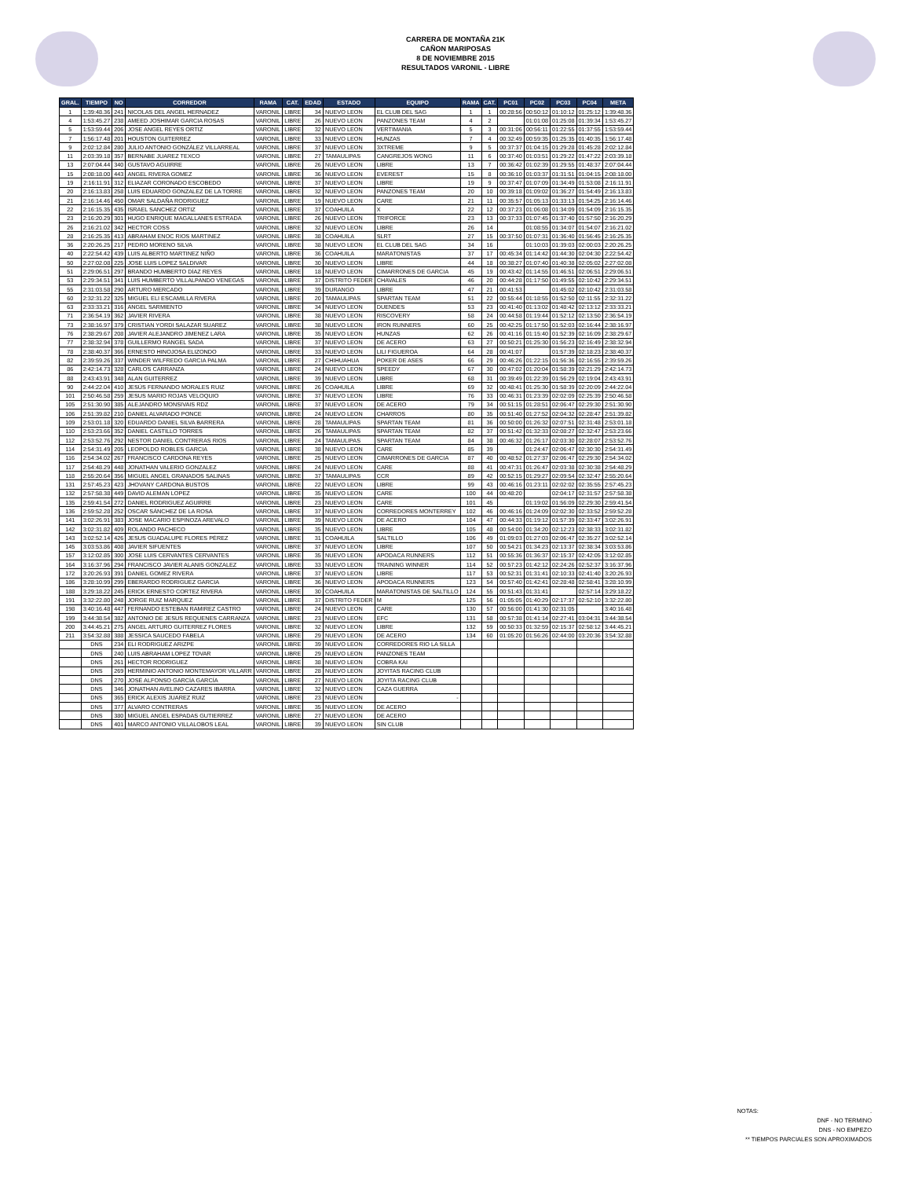CARRERA DE MONTAÑA 21K
CAÑON MARIPOSAS
8 DE NOVIEMBRE 2015
RESULTADOS VARONIL - LIBRE
| GRAL. | TIEMPO | NO | CORREDOR | RAMA | CAT. | EDAD | ESTADO | EQUIPO | RAMA | CAT. | PC01 | PC02 | PC03 | PC04 | META |
| --- | --- | --- | --- | --- | --- | --- | --- | --- | --- | --- | --- | --- | --- | --- | --- |
| 1 | 1:39:48.36 | 241 | NICOLAS DEL ANGEL HERNADEZ | VARONIL | LIBRE | 34 | NUEVO LEON | EL CLUB DEL SAG | 1 | 1 | 00:28:56 | 00:50:12 | 01:10:12 | 01:25:12 | 1:39:48.36 |
| 4 | 1:53:45.27 | 238 | AMEED JOSHIMAR GARCIA ROSAS | VARONIL | LIBRE | 26 | NUEVO LEON | PANZONES TEAM | 4 | 2 | | 01:01:08 | 01:25:08 | 01:39:34 | 1:53:45.27 |
| 5 | 1:53:59.44 | 206 | JOSE ANGEL REYES ORTIZ | VARONIL | LIBRE | 32 | NUEVO LEON | VERTIMANIA | 5 | 3 | 00:31:06 | 00:56:11 | 01:22:55 | 01:37:55 | 1:53:59.44 |
| 7 | 1:56:17.48 | 201 | HOUSTON GUITERREZ | VARONIL | LIBRE | 33 | NUEVO LEON | HUNZAS | 7 | 4 | 00:32:49 | 00:59:35 | 01:25:35 | 01:40:35 | 1:56:17.48 |
| 9 | 2:02:12.84 | 280 | JULIO ANTONIO GONZÁLEZ VILLARREAL | VARONIL | LIBRE | 37 | NUEVO LEON | 3XTREME | 9 | 5 | 00:37:37 | 01:04:15 | 01:29:28 | 01:45:28 | 2:02:12.84 |
| 11 | 2:03:39.18 | 357 | BERNABE JUAREZ TEXCO | VARONIL | LIBRE | 27 | TAMAULIPAS | CANGREJOS WONG | 11 | 6 | 00:37:40 | 01:03:51 | 01:29:22 | 01:47:22 | 2:03:39.18 |
| 13 | 2:07:04.44 | 340 | GUSTAVO AGUIRRE | VARONIL | LIBRE | 26 | NUEVO LEON | LIBRE | 13 | 7 | 00:36:42 | 01:02:39 | 01:29:55 | 01:48:37 | 2:07:04.44 |
| 15 | 2:08:18.00 | 443 | ANGEL RIVERA GOMEZ | VARONIL | LIBRE | 36 | NUEVO LEON | EVEREST | 15 | 8 | 00:36:10 | 01:03:37 | 01:31:51 | 01:04:15 | 2:08:18.00 |
| 19 | 2:16:11.91 | 312 | ELIAZAR CORONADO ESCOBEDO | VARONIL | LIBRE | 37 | NUEVO LEON | LIBRE | 19 | 9 | 00:37:47 | 01:07:09 | 01:34:49 | 01:53:08 | 2:16:11.91 |
| 20 | 2:16:13.83 | 258 | LUIS EDUARDO GONZALEZ DE LA TORRE | VARONIL | LIBRE | 32 | NUEVO LEON | PANZONES TEAM | 20 | 10 | 00:39:18 | 01:09:02 | 01:36:27 | 01:54:49 | 2:16:13.83 |
| 21 | 2:16:14.46 | 450 | OMAR SALDAÑA RODRIGUEZ | VARONIL | LIBRE | 19 | NUEVO LEON | CARE | 21 | 11 | 00:35:57 | 01:05:13 | 01:33:13 | 01:54:25 | 2:16:14.46 |
| 22 | 2:16:15.35 | 435 | ISRAEL SANCHEZ ORTIZ | VARONIL | LIBRE | 37 | COAHUILA | X | 22 | 12 | 00:37:23 | 01:06:08 | 01:34:09 | 01:54:09 | 2:16:15.35 |
| 23 | 2:16:20.29 | 301 | HUGO ENRIQUE MAGALLANES ESTRADA | VARONIL | LIBRE | 26 | NUEVO LEON | TRIFORCE | 23 | 13 | 00:37:33 | 01:07:45 | 01:37:40 | 01:57:50 | 2:16:20.29 |
| 26 | 2:16:21.02 | 342 | HECTOR COSS | VARONIL | LIBRE | 32 | NUEVO LEON | LIBRE | 26 | 14 | | 01:08:55 | 01:34:07 | 01:54:07 | 2:16:21.02 |
| 28 | 2:16:25.35 | 413 | ABRAHAM ENOC RIOS MARTINEZ | VARONIL | LIBRE | 38 | COAHUILA | SLRT | 27 | 15 | 00:37:50 | 01:07:31 | 01:36:40 | 01:56:45 | 2:16:25.35 |
| 36 | 2:20:26.25 | 217 | PEDRO MORENO SILVA | VARONIL | LIBRE | 38 | NUEVO LEON | EL CLUB DEL SAG | 34 | 16 | | 01:10:03 | 01:39:03 | 02:00:03 | 2:20:26.25 |
| 40 | 2:22:54.42 | 439 | LUIS ALBERTO MARTINEZ NIÑO | VARONIL | LIBRE | 36 | COAHUILA | MARATONISTAS | 37 | 17 | 00:45:34 | 01:14:42 | 01:44:30 | 02:04:30 | 2:22:54.42 |
| 50 | 2:27:02.08 | 225 | JOSE LUIS LOPEZ SALDIVAR | VARONIL | LIBRE | 30 | NUEVO LEON | LIBRE | 44 | 18 | 00:38:27 | 01:07:40 | 01:40:38 | 02:05:02 | 2:27:02.08 |
| 51 | 2:29:06.51 | 297 | BRANDO HUMBERTO DÍAZ REYES | VARONIL | LIBRE | 18 | NUEVO LEON | CIMARRONES DE GARCIA | 45 | 19 | 00:43:42 | 01:14:55 | 01:46:51 | 02:06:51 | 2:29:06.51 |
| 53 | 2:29:34.51 | 341 | LUIS HUMBERTO VILLALPANDO VENEGAS | VARONIL | LIBRE | 37 | DISTRITO FEDER | CHAVALES | 46 | 20 | 00:44:28 | 01:17:50 | 01:49:55 | 02:10:42 | 2:29:34.51 |
| 55 | 2:31:03.58 | 290 | ARTURO MERCADO | VARONIL | LIBRE | 39 | DURANGO | LIBRE | 47 | 21 | 00:41:53 | | 01:45:02 | 02:10:42 | 2:31:03.58 |
| 60 | 2:32:31.22 | 325 | MIGUEL ELI ESCAMILLA RIVERA | VARONIL | LIBRE | 20 | TAMAULIPAS | SPARTAN TEAM | 51 | 22 | 00:55:44 | 01:18:55 | 01:52:50 | 02:11:55 | 2:32:31.22 |
| 63 | 2:33:33.21 | 316 | ANGEL SARMIENTO | VARONIL | LIBRE | 34 | NUEVO LEON | DUENDES | 53 | 23 | 00:41:40 | 01:13:02 | 01:48:42 | 02:13:12 | 2:33:33.21 |
| 71 | 2:36:54.19 | 362 | JAVIER RIVERA | VARONIL | LIBRE | 38 | NUEVO LEON | RISCOVERY | 58 | 24 | 00:44:58 | 01:19:44 | 01:52:12 | 02:13:50 | 2:36:54.19 |
| 73 | 2:38:16.97 | 379 | CRISTIAN YORDI SALAZAR SUAREZ | VARONIL | LIBRE | 38 | NUEVO LEON | IRON RUNNERS | 60 | 25 | 00:42:25 | 01:17:50 | 01:52:03 | 02:16:44 | 2:38:16.97 |
| 76 | 2:38:29.67 | 208 | JAVIER ALEJANDRO JIMENEZ LARA | VARONIL | LIBRE | 35 | NUEVO LEON | HUNZAS | 62 | 26 | 00:41:16 | 01:15:40 | 01:52:39 | 02:16:09 | 2:38:29.67 |
| 77 | 2:38:32.94 | 378 | GUILLERMO RANGEL SADA | VARONIL | LIBRE | 37 | NUEVO LEON | DE ACERO | 63 | 27 | 00:50:21 | 01:25:30 | 01:56:23 | 02:16:49 | 2:38:32.94 |
| 78 | 2:38:40.37 | 366 | ERNESTO HINOJOSA ELIZONDO | VARONIL | LIBRE | 33 | NUEVO LEON | LILI FIGUEROA | 64 | 28 | 00:41:07 | | 01:57:39 | 02:18:23 | 2:38:40.37 |
| 82 | 2:39:59.26 | 337 | WINDER WILFREDO GARCIA PALMA | VARONIL | LIBRE | 27 | CHIHUAHUA | POKER DE ASES | 66 | 29 | 00:46:26 | 01:22:15 | 01:56:36 | 02:16:55 | 2:39:59.26 |
| 86 | 2:42:14.73 | 328 | CARLOS CARRANZA | VARONIL | LIBRE | 24 | NUEVO LEON | SPEEDY | 67 | 30 | 00:47:02 | 01:20:04 | 01:58:39 | 02:21:29 | 2:42:14.73 |
| 88 | 2:43:43.91 | 348 | ALAN GUITERREZ | VARONIL | LIBRE | 39 | NUEVO LEON | LIBRE | 68 | 31 | 00:39:49 | 01:22:39 | 01:56:29 | 02:19:04 | 2:43:43.91 |
| 90 | 2:44:22.04 | 410 | JESÚS FERNANDO MORALES RUIZ | VARONIL | LIBRE | 26 | COAHUILA | LIBRE | 69 | 32 | 00:48:41 | 01:25:30 | 01:58:39 | 02:20:09 | 2:44:22.04 |
| 101 | 2:50:46.58 | 259 | JESUS MARIO ROJAS VELOQUIO | VARONIL | LIBRE | 37 | NUEVO LEON | LIBRE | 76 | 33 | 00:46:31 | 01:23:39 | 02:02:09 | 02:25:39 | 2:50:46.58 |
| 105 | 2:51:30.90 | 385 | ALEJANDRO MONSIVAIS RDZ | VARONIL | LIBRE | 37 | NUEVO LEON | DE ACERO | 79 | 34 | 00:51:15 | 01:28:51 | 02:06:47 | 02:29:30 | 2:51:30.90 |
| 106 | 2:51:39.82 | 210 | DANIEL ALVARADO PONCE | VARONIL | LIBRE | 24 | NUEVO LEON | CHARROS | 80 | 35 | 00:51:40 | 01:27:52 | 02:04:32 | 02:28:47 | 2:51:39.82 |
| 109 | 2:53:01.18 | 320 | EDUARDO DANIEL SILVA BARRERA | VARONIL | LIBRE | 28 | TAMAULIPAS | SPARTAN TEAM | 81 | 36 | 00:50:00 | 01:26:32 | 02:07:51 | 02:31:48 | 2:53:01.18 |
| 110 | 2:53:23.66 | 352 | DANIEL CASTILLO TORRES | VARONIL | LIBRE | 26 | TAMAULIPAS | SPARTAN TEAM | 82 | 37 | 00:51:42 | 01:32:33 | 02:08:27 | 02:32:47 | 2:53:23.66 |
| 112 | 2:53:52.76 | 292 | NESTOR DANIEL CONTRERAS RIOS | VARONIL | LIBRE | 24 | TAMAULIPAS | SPARTAN TEAM | 84 | 38 | 00:46:32 | 01:26:17 | 02:03:30 | 02:28:07 | 2:53:52.76 |
| 114 | 2:54:31.49 | 205 | LEOPOLDO ROBLES GARCIA | VARONIL | LIBRE | 38 | NUEVO LEON | CARE | 85 | 39 | | 01:24:47 | 02:06:47 | 02:30:30 | 2:54:31.49 |
| 116 | 2:54:34.02 | 267 | FRANCISCO CARDONA REYES | VARONIL | LIBRE | 25 | NUEVO LEON | CIMARRONES DE GARCIA | 87 | 40 | 00:48:52 | 01:27:37 | 02:06:47 | 02:29:30 | 2:54:34.02 |
| 117 | 2:54:48.29 | 448 | JONATHAN VALERIO GONZALEZ | VARONIL | LIBRE | 24 | NUEVO LEON | CARE | 88 | 41 | 00:47:31 | 01:26:47 | 02:03:38 | 02:30:38 | 2:54:48.29 |
| 118 | 2:55:20.64 | 356 | MIGUEL ANGEL GRANADOS SALINAS | VARONIL | LIBRE | 37 | TAMAULIPAS | CCR | 89 | 42 | 00:52:15 | 01:29:27 | 02:09:54 | 02:32:47 | 2:55:20.64 |
| 131 | 2:57:45.23 | 423 | JHOVANY CARDONA BUSTOS | VARONIL | LIBRE | 22 | NUEVO LEON | LIBRE | 99 | 43 | 00:46:16 | 01:23:11 | 02:02:02 | 02:35:55 | 2:57:45.23 |
| 132 | 2:57:58.38 | 449 | DAVID ALEMAN LOPEZ | VARONIL | LIBRE | 35 | NUEVO LEON | CARE | 100 | 44 | 00:48:20 | | 02:04:17 | 02:31:57 | 2:57:58.38 |
| 135 | 2:59:41.54 | 272 | DANIEL RODRIGUEZ AGUIRRE | VARONIL | LIBRE | 23 | NUEVO LEON | CARE | 101 | 45 | | 01:19:02 | 01:56:09 | 02:29:30 | 2:59:41.54 |
| 136 | 2:59:52.28 | 252 | OSCAR SÁNCHEZ DE LA ROSA | VARONIL | LIBRE | 37 | NUEVO LEON | CORREDORES MONTERREY | 102 | 46 | 00:46:16 | 01:24:09 | 02:02:30 | 02:33:52 | 2:59:52.28 |
| 141 | 3:02:26.91 | 383 | JOSE MACARIO ESPINOZA AREVALO | VARONIL | LIBRE | 39 | NUEVO LEON | DE ACERO | 104 | 47 | 00:44:33 | 01:19:12 | 01:57:39 | 02:33:47 | 3:02:26.91 |
| 142 | 3:02:31.82 | 409 | ROLANDO PACHECO | VARONIL | LIBRE | 35 | NUEVO LEON | LIBRE | 105 | 48 | 00:54:00 | 01:34:20 | 02:12:23 | 02:38:33 | 3:02:31.82 |
| 143 | 3:02:52.14 | 426 | JESUS GUADALUPE FLORES PÉREZ | VARONIL | LIBRE | 31 | COAHUILA | SALTILLO | 106 | 49 | 01:09:03 | 01:27:03 | 02:06:47 | 02:35:27 | 3:02:52.14 |
| 145 | 3:03:53.86 | 408 | JAVIER SIFUENTES | VARONIL | LIBRE | 37 | NUEVO LEON | LIBRE | 107 | 50 | 00:54:21 | 01:34:23 | 02:13:37 | 02:38:34 | 3:03:53.86 |
| 157 | 3:12:02.85 | 300 | JOSE LUIS CERVANTES CERVANTES | VARONIL | LIBRE | 35 | NUEVO LEON | APODACA RUNNERS | 112 | 51 | 00:55:36 | 01:36:37 | 02:15:37 | 02:42:05 | 3:12:02.85 |
| 164 | 3:16:37.96 | 294 | FRANCISCO JAVIER ALANIS GONZALEZ | VARONIL | LIBRE | 33 | NUEVO LEON | TRAINING WINNER | 114 | 52 | 00:57:23 | 01:42:12 | 02:24:26 | 02:52:37 | 3:16:37.96 |
| 172 | 3:20:26.93 | 391 | DANIEL GOMEZ RIVERA | VARONIL | LIBRE | 37 | NUEVO LEON | LIBRE | 117 | 53 | 00:52:31 | 01:31:41 | 02:10:33 | 02:41:40 | 3:20:26.93 |
| 186 | 3:28:10.99 | 299 | EBERARDO RODRIGUEZ GARCIA | VARONIL | LIBRE | 36 | NUEVO LEON | APODACA RUNNERS | 123 | 54 | 00:57:40 | 01:42:41 | 02:28:48 | 02:58:41 | 3:28:10.99 |
| 188 | 3:29:18.22 | 245 | ERICK ERNESTO CORTEZ RIVERA | VARONIL | LIBRE | 30 | COAHUILA | MARATONISTAS DE SALTILLO | 124 | 55 | 00:51:43 | 01:31:41 | | 02:57:14 | 3:29:18.22 |
| 191 | 3:32:22.80 | 248 | JORGE RUIZ MARQUEZ | VARONIL | LIBRE | 37 | DISTRITO FEDER | M | 125 | 56 | 01:05:05 | 01:40:29 | 02:17:37 | 02:52:10 | 3:32:22.80 |
| 198 | 3:40:16.48 | 447 | FERNANDO ESTEBAN RAMIREZ CASTRO | VARONIL | LIBRE | 24 | NUEVO LEON | CARE | 130 | 57 | 00:56:00 | 01:41:30 | 02:31:05 | | 3:40:16.48 |
| 199 | 3:44:38.54 | 382 | ANTONIO DE JESUS REQUENES CARRANZA | VARONIL | LIBRE | 23 | NUEVO LEON | EFC | 131 | 58 | 00:57:38 | 01:41:14 | 02:27:41 | 03:04:31 | 3:44:38.54 |
| 200 | 3:44:45.21 | 275 | ANGEL ARTURO GUITERREZ FLORES | VARONIL | LIBRE | 32 | NUEVO LEON | LIBRE | 132 | 59 | 00:50:33 | 01:32:59 | 02:15:37 | 02:58:12 | 3:44:45.21 |
| 211 | 3:54:32.88 | 388 | JESSICA SAUCEDO FABELA | VARONIL | LIBRE | 29 | NUEVO LEON | DE ACERO | 134 | 60 | 01:05:20 | 01:56:26 | 02:44:00 | 03:20:36 | 3:54:32.88 |
| | DNS | 234 | ELI RODRIGUEZ ARIZPE | VARONIL | LIBRE | 39 | NUEVO LEON | CORREDORES RIO LA SILLA | | | | | | | |
| | DNS | 240 | LUIS ABRAHAM LOPEZ TOVAR | VARONIL | LIBRE | 29 | NUEVO LEON | PANZONES TEAM | | | | | | | |
| | DNS | 261 | HECTOR RODRIGUEZ | VARONIL | LIBRE | 38 | NUEVO LEON | COBRA KAI | | | | | | | |
| | DNS | 269 | HERMINIO ANTONIO MONTEMAYOR VILLARR | VARONIL | LIBRE | 28 | NUEVO LEON | JOYITAS RACING CLUB | | | | | | | |
| | DNS | 270 | JOSÉ ALFONSO GARCÍA GARCÍA | VARONIL | LIBRE | 27 | NUEVO LEON | JOYITA RACING CLUB | | | | | | | |
| | DNS | 346 | JONATHAN AVELINO CAZARES IBARRA | VARONIL | LIBRE | 32 | NUEVO LEON | CAZA GUERRA | | | | | | | |
| | DNS | 365 | ERICK ALEXIS JUAREZ RUIZ | VARONIL | LIBRE | 23 | NUEVO LEON | - | | | | | | | |
| | DNS | 377 | ALVARO CONTRERAS | VARONIL | LIBRE | 35 | NUEVO LEON | DE ACERO | | | | | | | |
| | DNS | 380 | MIGUEL ANGEL ESPADAS GUTIERREZ | VARONIL | LIBRE | 27 | NUEVO LEON | DE ACERO | | | | | | | |
| | DNS | 401 | MARCO ANTONIO VILLALOBOS LEAL | VARONIL | LIBRE | 39 | NUEVO LEON | SIN CLUB | | | | | | | |
NOTAS: .
DNF - NO TERMINO
DNS - NO EMPEZO
** TIEMPOS PARCIALES SON APROXIMADOS